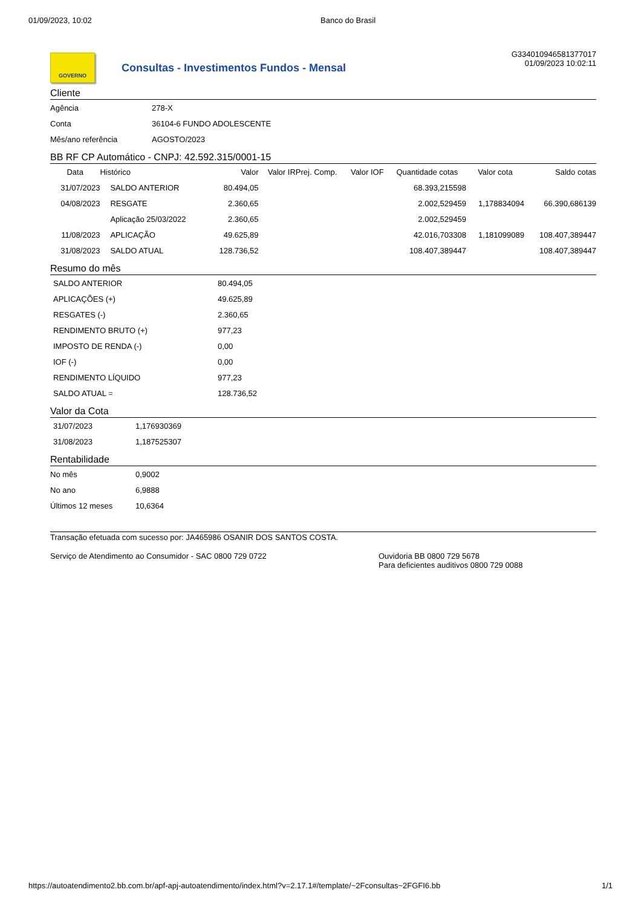01/09/2023, 10:02 Banco do Brasil
GOVERNO
Consultas - Investimentos Fundos - Mensal
G334010946581377017
01/09/2023 10:02:11
Cliente
| Agência | 278-X |
| Conta | 36104-6 FUNDO ADOLESCENTE |
| Mês/ano referência | AGOSTO/2023 |
BB RF CP Automático - CNPJ: 42.592.315/0001-15
| Data | Histórico | Valor | Valor IRPrej. Comp. | Valor IOF | Quantidade cotas | Valor cota | Saldo cotas |
| --- | --- | --- | --- | --- | --- | --- | --- |
| 31/07/2023 | SALDO ANTERIOR | 80.494,05 | | | 68.393,215598 | | |
| 04/08/2023 | RESGATE | 2.360,65 | | | 2.002,529459 | 1,178834094 | 66.390,686139 |
| | Aplicação 25/03/2022 | 2.360,65 | | | 2.002,529459 | | |
| 11/08/2023 | APLICAÇÃO | 49.625,89 | | | 42.016,703308 | 1,181099089 | 108.407,389447 |
| 31/08/2023 | SALDO ATUAL | 128.736,52 | | | 108.407,389447 | | 108.407,389447 |
Resumo do mês
| SALDO ANTERIOR | 80.494,05 |
| APLICAÇÕES (+) | 49.625,89 |
| RESGATES (-) | 2.360,65 |
| RENDIMENTO BRUTO (+) | 977,23 |
| IMPOSTO DE RENDA (-) | 0,00 |
| IOF (-) | 0,00 |
| RENDIMENTO LÍQUIDO | 977,23 |
| SALDO ATUAL = | 128.736,52 |
Valor da Cota
| 31/07/2023 | 1,176930369 |
| 31/08/2023 | 1,187525307 |
Rentabilidade
| No mês | 0,9002 |
| No ano | 6,9888 |
| Últimos 12 meses | 10,6364 |
Transação efetuada com sucesso por: JA465986 OSANIR DOS SANTOS COSTA.
Serviço de Atendimento ao Consumidor - SAC 0800 729 0722 Ouvidoria BB 0800 729 5678
Para deficientes auditivos 0800 729 0088
https://autoatendimento2.bb.com.br/apf-apj-autoatendimento/index.html?v=2.17.1#/template/~2Fconsultas~2FGFI6.bb
1/1